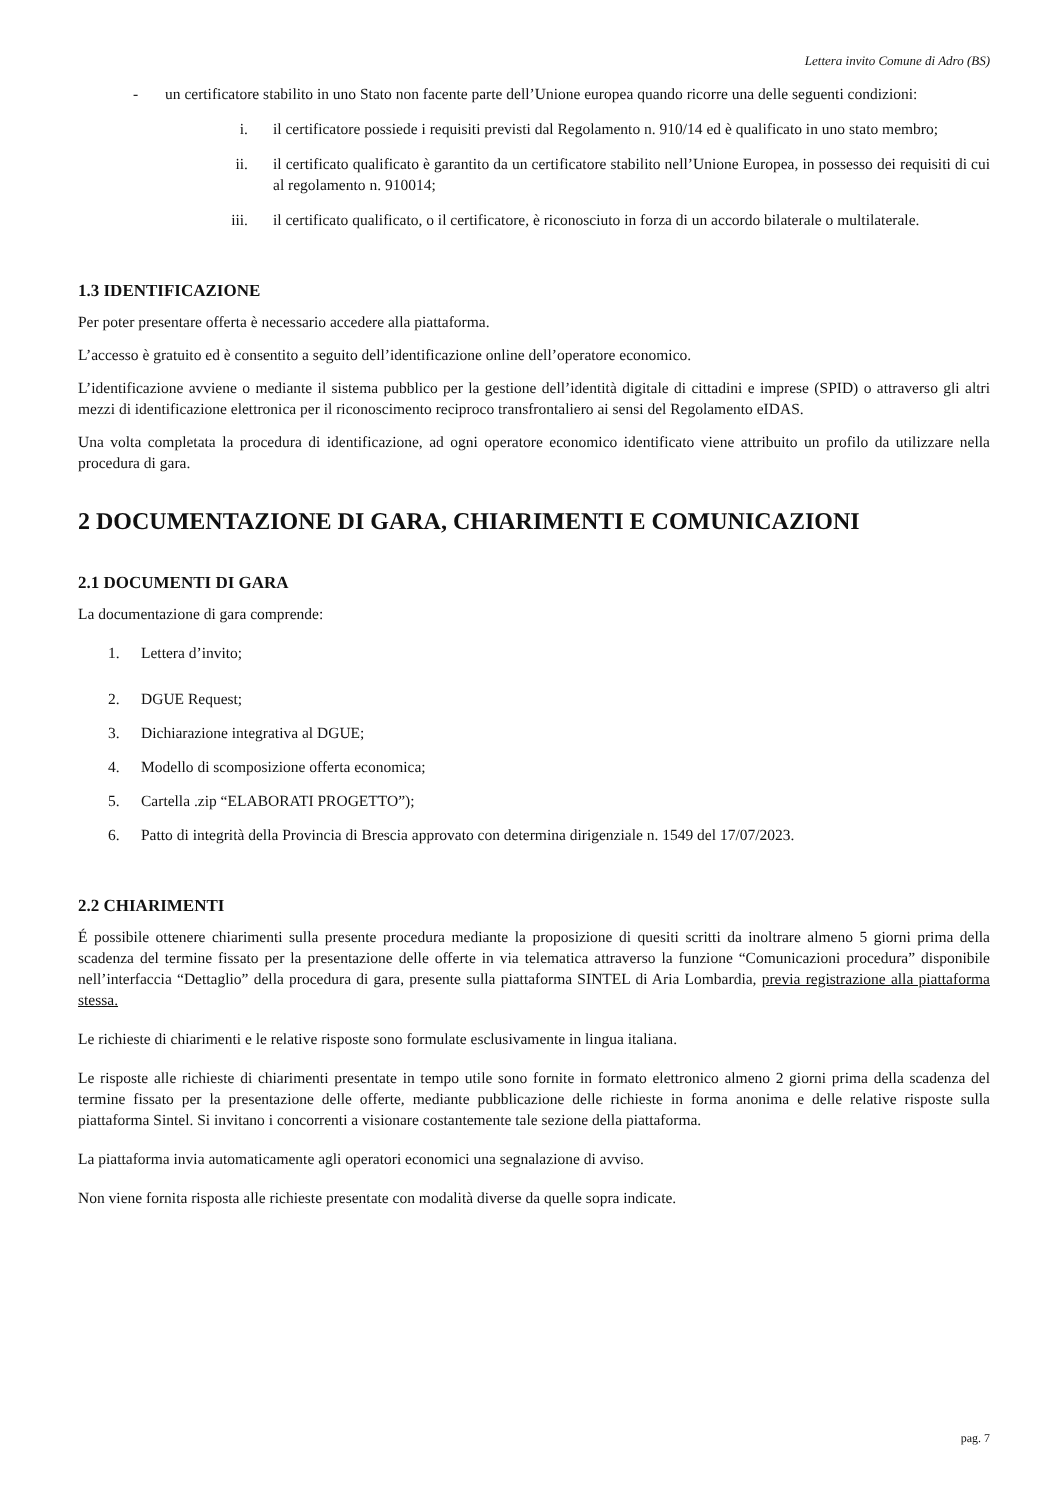Lettera invito Comune di Adro (BS)
- un certificatore stabilito in uno Stato non facente parte dell’Unione europea quando ricorre una delle seguenti condizioni:
i. il certificatore possiede i requisiti previsti dal Regolamento n. 910/14 ed è qualificato in uno stato membro;
ii. il certificato qualificato è garantito da un certificatore stabilito nell’Unione Europea, in possesso dei requisiti di cui al regolamento n. 910014;
iii. il certificato qualificato, o il certificatore, è riconosciuto in forza di un accordo bilaterale o multilaterale.
1.3 IDENTIFICAZIONE
Per poter presentare offerta è necessario accedere alla piattaforma.
L’accesso è gratuito ed è consentito a seguito dell’identificazione online dell’operatore economico.
L’identificazione avviene o mediante il sistema pubblico per la gestione dell’identità digitale di cittadini e imprese (SPID) o attraverso gli altri mezzi di identificazione elettronica per il riconoscimento reciproco transfrontaliero ai sensi del Regolamento eIDAS.
Una volta completata la procedura di identificazione, ad ogni operatore economico identificato viene attribuito un profilo da utilizzare nella procedura di gara.
2 DOCUMENTAZIONE DI GARA, CHIARIMENTI E COMUNICAZIONI
2.1 DOCUMENTI DI GARA
La documentazione di gara comprende:
1. Lettera d’invito;
2. DGUE Request;
3. Dichiarazione integrativa al DGUE;
4. Modello di scomposizione offerta economica;
5. Cartella .zip “ELABORATI PROGETTO”);
6. Patto di integrità della Provincia di Brescia approvato con determina dirigenziale n. 1549 del 17/07/2023.
2.2 CHIARIMENTI
É possibile ottenere chiarimenti sulla presente procedura mediante la proposizione di quesiti scritti da inoltrare almeno 5 giorni prima della scadenza del termine fissato per la presentazione delle offerte in via telematica attraverso la funzione “Comunicazioni procedura” disponibile nell’interfaccia “Dettaglio” della procedura di gara, presente sulla piattaforma SINTEL di Aria Lombardia, previa registrazione alla piattaforma stessa.
Le richieste di chiarimenti e le relative risposte sono formulate esclusivamente in lingua italiana.
Le risposte alle richieste di chiarimenti presentate in tempo utile sono fornite in formato elettronico almeno 2 giorni prima della scadenza del termine fissato per la presentazione delle offerte, mediante pubblicazione delle richieste in forma anonima e delle relative risposte sulla piattaforma Sintel. Si invitano i concorrenti a visionare costantemente tale sezione della piattaforma.
La piattaforma invia automaticamente agli operatori economici una segnalazione di avviso.
Non viene fornita risposta alle richieste presentate con modalità diverse da quelle sopra indicate.
pag. 7